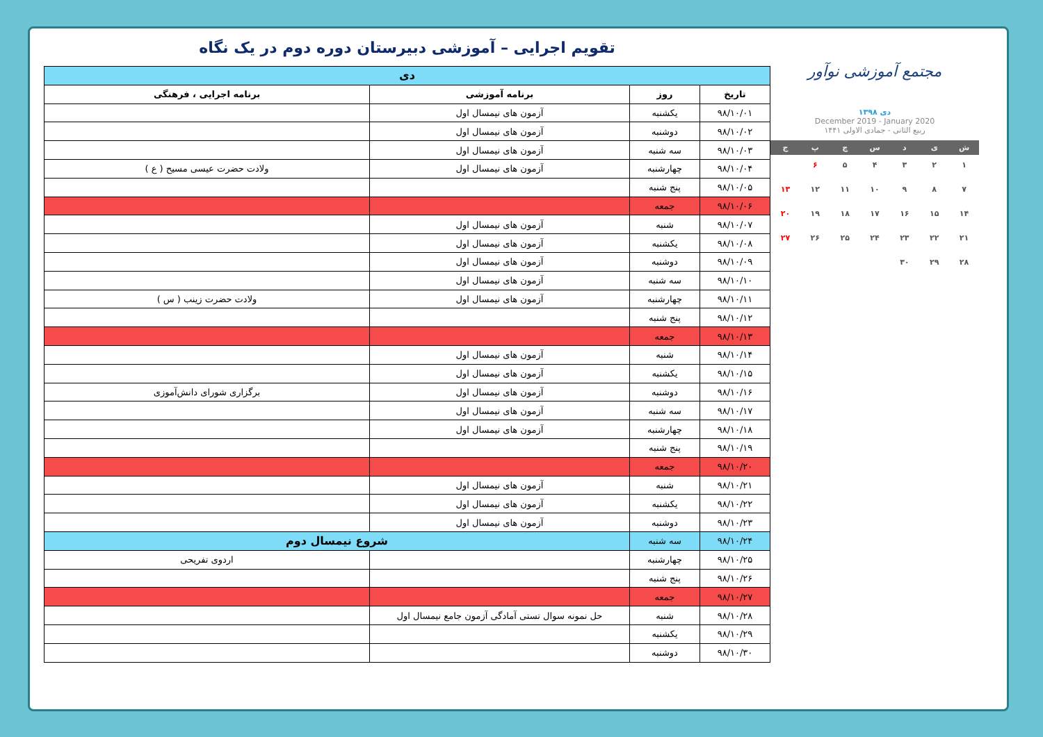تقویم اجرایی – آموزشی دبیرستان دوره دوم در یک نگاه
| دی | | | |
| تاریخ | روز | برنامه آموزشی | برنامه اجرایی ، فرهنگی |
| ۹۸/۱۰/۰۱ | یکشنبه | آزمون های نیمسال اول | |
| ۹۸/۱۰/۰۲ | دوشنبه | آزمون های نیمسال اول | |
| ۹۸/۱۰/۰۳ | سه شنبه | آزمون های نیمسال اول | |
| ۹۸/۱۰/۰۴ | چهارشنبه | آزمون های نیمسال اول | ولادت حضرت عیسی مسیح ( ع ) |
| ۹۸/۱۰/۰۵ | پنج شنبه | | |
| ۹۸/۱۰/۰۶ | جمعه | | |
| ۹۸/۱۰/۰۷ | شنبه | آزمون های نیمسال اول | |
| ۹۸/۱۰/۰۸ | یکشنبه | آزمون های نیمسال اول | |
| ۹۸/۱۰/۰۹ | دوشنبه | آزمون های نیمسال اول | |
| ۹۸/۱۰/۱۰ | سه شنبه | آزمون های نیمسال اول | |
| ۹۸/۱۰/۱۱ | چهارشنبه | آزمون های نیمسال اول | ولادت حضرت زینب ( س ) |
| ۹۸/۱۰/۱۲ | پنج شنبه | | |
| ۹۸/۱۰/۱۳ | جمعه | | |
| ۹۸/۱۰/۱۴ | شنبه | آزمون های نیمسال اول | |
| ۹۸/۱۰/۱۵ | یکشنبه | آزمون های نیمسال اول | |
| ۹۸/۱۰/۱۶ | دوشنبه | آزمون های نیمسال اول | برگزاری شورای دانش‌آموزی |
| ۹۸/۱۰/۱۷ | سه شنبه | آزمون های نیمسال اول | |
| ۹۸/۱۰/۱۸ | چهارشنبه | آزمون های نیمسال اول | |
| ۹۸/۱۰/۱۹ | پنج شنبه | | |
| ۹۸/۱۰/۲۰ | جمعه | | |
| ۹۸/۱۰/۲۱ | شنبه | آزمون های نیمسال اول | |
| ۹۸/۱۰/۲۲ | یکشنبه | آزمون های نیمسال اول | |
| ۹۸/۱۰/۲۳ | دوشنبه | آزمون های نیمسال اول | |
| ۹۸/۱۰/۲۴ | سه شنبه | شروع نیمسال دوم | |
| ۹۸/۱۰/۲۵ | چهارشنبه | | اردوی تفریحی |
| ۹۸/۱۰/۲۶ | پنج شنبه | | |
| ۹۸/۱۰/۲۷ | جمعه | | |
| ۹۸/۱۰/۲۸ | شنبه | حل نمونه سوال تستی آمادگی آزمون جامع نیمسال اول | |
| ۹۸/۱۰/۲۹ | یکشنبه | | |
| ۹۸/۱۰/۳۰ | دوشنبه | | |
مجتمع آموزشی نوآور
دی ۱۳۹۸
December 2019 - January 2020
ربیع الثانی - جمادی الاولی ۱۴۴۱
شیدسچپج
۱۲۳۴۵۶ ۷۸۹ ۱۰ ۱۱ ۱۲ ۱۳ ۱۴ ۱۵ ۱۶ ۱۷ ۱۸ ۱۹ ۲۰ ۲۱ ۲۲ ۲۳ ۲۴ ۲۵ ۲۶ ۲۷ ۲۸ ۲۹ ۳۰